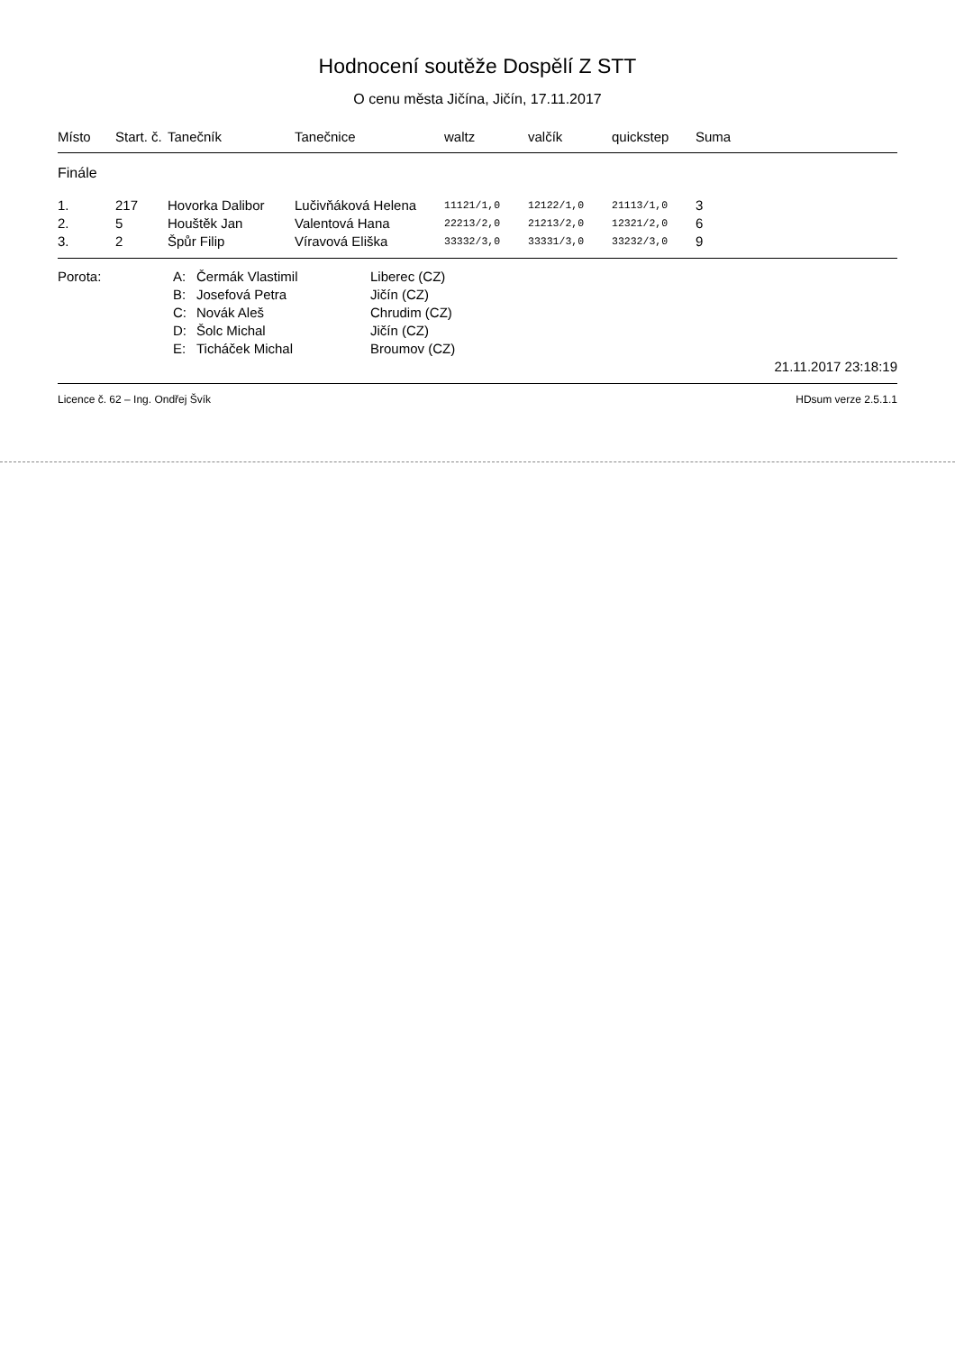Hodnocení soutěže Dospělí Z STT
O cenu města Jičína, Jičín, 17.11.2017
| Místo | Start. č. | Tanečník | Tanečnice | waltz | valčík | quickstep | Suma |
| --- | --- | --- | --- | --- | --- | --- | --- |
| Finále | | | | | | | |
| 1. | 217 | Hovorka Dalibor | Lučivňáková Helena | 11121/1,0 | 12122/1,0 | 21113/1,0 | 3 |
| 2. | 5 | Houštěk Jan | Valentová Hana | 22213/2,0 | 21213/2,0 | 12321/2,0 | 6 |
| 3. | 2 | Špůr Filip | Víravová Eliška | 33332/3,0 | 33331/3,0 | 33232/3,0 | 9 |
| Porota: | A: | Čermák Vlastimil | Liberec (CZ) | |
| | B: | Josefová Petra | Jičín (CZ) | |
| | C: | Novák Aleš | Chrudim (CZ) | |
| | D: | Šolc Michal | Jičín (CZ) | |
| | E: | Ticháček Michal | Broumov (CZ) | |
| 21.11.2017 23:18:19 | | | | |
Licence č. 62 – Ing. Ondřej Švík HDsum verze 2.5.1.1